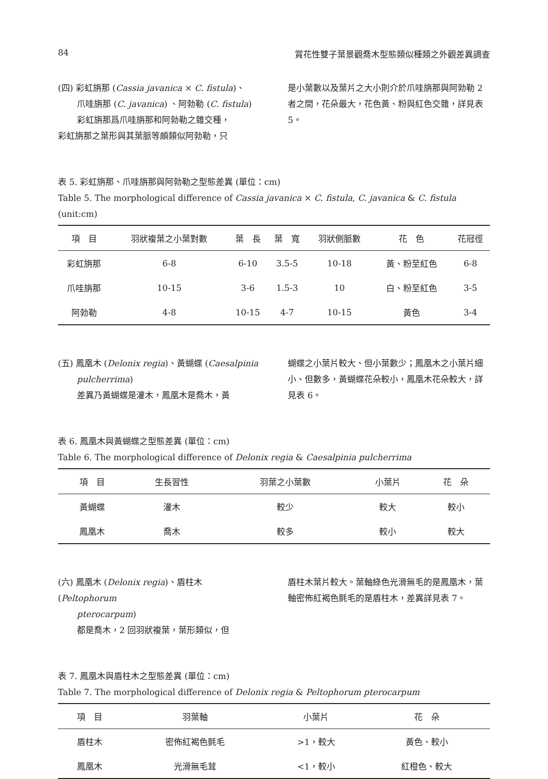84 賞花性雙子葉景觀喬木型態類似種類之外觀差異調查
(四) 彩虹旃那 (Cassia javanica × C. fistula)、
爪哇旃那 (C. javanica) 、阿勃勒 (C. fistula)
彩虹旃那爲爪哇旃那和阿勃勒之雜交種，
彩虹旃那之葉形與其葉脈等頗類似阿勃勒，只
是小葉數以及葉片之大小則介於爪哇旃那與阿勃勒 2 者之間，花朵最大，花色黃、粉與紅色交雜，詳見表 5。
表 5. 彩虹旃那、爪哇旃那與阿勃勒之型態差異 (單位：cm)
Table 5. The morphological difference of Cassia javanica × C. fistula, C. javanica & C. fistula (unit:cm)
| 項 目 | 羽狀複葉之小葉對數 | 葉 長 | 葉 寬 | 羽狀側脈數 | 花 色 | 花冠徑 |
| --- | --- | --- | --- | --- | --- | --- |
| 彩虹旃那 | 6-8 | 6-10 | 3.5-5 | 10-18 | 黃、粉至紅色 | 6-8 |
| 爪哇旃那 | 10-15 | 3-6 | 1.5-3 | 10 | 白、粉至紅色 | 3-5 |
| 阿勃勒 | 4-8 | 10-15 | 4-7 | 10-15 | 黃色 | 3-4 |
(五) 鳳凰木 (Delonix regia)、黃蝴蝶 (Caesalpinia
pulcherrima)
差異乃黃蝴蝶是灌木，鳳凰木是喬木，黃
蝴蝶之小葉片較大、但小葉數少；鳳凰木之小葉片細小、但數多，黃蝴蝶花朵較小，鳳凰木花朵較大，詳見表 6。
表 6. 鳳凰木與黃蝴蝶之型態差異 (單位：cm)
Table 6. The morphological difference of Delonix regia & Caesalpinia pulcherrima
| 項 目 | 生長習性 | 羽葉之小葉數 | 小葉片 | 花 朵 |
| --- | --- | --- | --- | --- |
| 黃蝴蝶 | 灌木 | 較少 | 較大 | 較小 |
| 鳳凰木 | 喬木 | 較多 | 較小 | 較大 |
(六) 鳳凰木 (Delonix regia)、盾柱木 (Peltophorum
pterocarpum)
都是喬木，2 回羽狀複葉，葉形類似，但
盾柱木葉片較大。葉軸綠色光滑無毛的是鳳凰木，葉軸密佈紅褐色氈毛的是盾柱木，差異詳見表 7。
表 7. 鳳凰木與盾柱木之型態差異 (單位：cm)
Table 7. The morphological difference of Delonix regia & Peltophorum pterocarpum
| 項 目 | 羽葉軸 | 小葉片 | 花 朵 |
| --- | --- | --- | --- |
| 盾柱木 | 密佈紅褐色氈毛 | >1，較大 | 黃色、較小 |
| 鳳凰木 | 光滑無毛茸 | <1，較小 | 紅橙色、較大 |